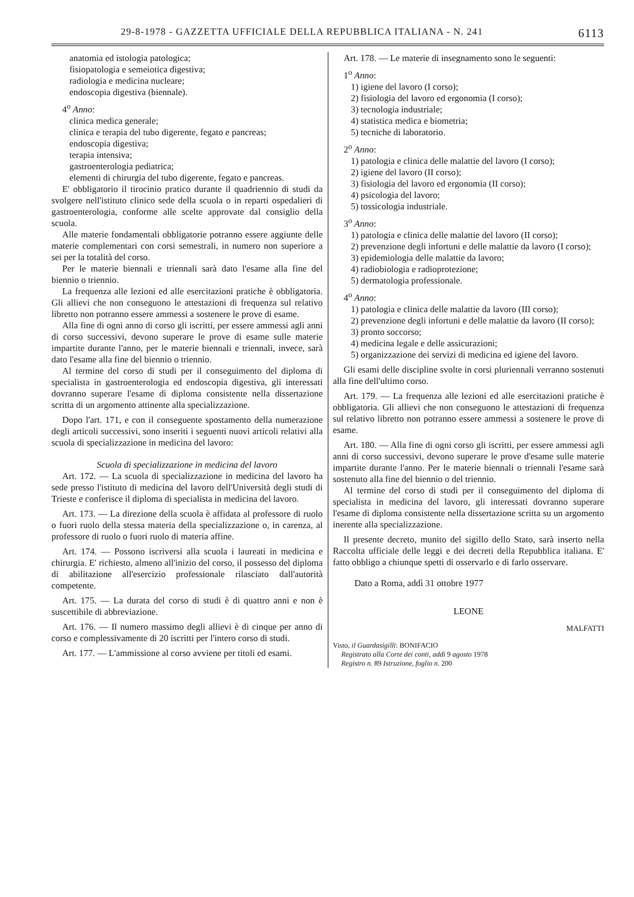29-8-1978 - GAZZETTA UFFICIALE DELLA REPUBBLICA ITALIANA - N. 241 6113
anatomia ed istologia patologica;
fisiopatologia e semeiotica digestiva;
radiologia e medicina nucleare;
endoscopia digestiva (biennale).
4<sup>o</sup> Anno:
clinica medica generale;
clinica e terapia del tubo digerente, fegato e pancreas;
endoscopia digestiva;
terapia intensiva;
gastroenterologia pediatrica;
elementi di chirurgia del tubo digerente, fegato e pancreas.
E' obbligatorio il tirocinio pratico durante il quadriennio di studi da svolgere nell'istituto clinico sede della scuola o in reparti ospedalieri di gastroenterologia, conforme alle scelte approvate dal consiglio della scuola.
Alle materie fondamentali obbligatorie potranno essere aggiunte delle materie complementari con corsi semestrali, in numero non superiore a sei per la totalità del corso.
Per le materie biennali e triennali sarà dato l'esame alla fine del biennio o triennio.
La frequenza alle lezioni ed alle esercitazioni pratiche è obbligatoria. Gli allievi che non conseguono le attestazioni di frequenza sul relativo libretto non potranno essere ammessi a sostenere le prove di esame.
Alla fine di ogni anno di corso gli iscritti, per essere ammessi agli anni di corso successivi, devono superare le prove di esame sulle materie impartite durante l'anno, per le materie biennali e triennali, invece, sarà dato l'esame alla fine del biennio o triennio.
Al termine del corso di studi per il conseguimento del diploma di specialista in gastroenterologia ed endoscopia digestiva, gli interessati dovranno superare l'esame di diploma consistente nella dissertazione scritta di un argomento attinente alla specializzazione.
Dopo l'art. 171, e con il conseguente spostamento della numerazione degli articoli successivi, sono inseriti i seguenti nuovi articoli relativi alla scuola di specializzazione in medicina del lavoro:
Scuola di specializzazione in medicina del lavoro
Art. 172. — La scuola di specializzazione in medicina del lavoro ha sede presso l'istituto di medicina del lavoro dell'Università degli studi di Trieste e conferisce il diploma di specialista in medicina del lavoro.
Art. 173. — La direzione della scuola è affidata al professore di ruolo o fuori ruolo della stessa materia della specializzazione o, in carenza, al professore di ruolo o fuori ruolo di materia affine.
Art. 174. — Possono iscriversi alla scuola i laureati in medicina e chirurgia. E' richiesto, almeno all'inizio del corso, il possesso del diploma di abilitazione all'esercizio professionale rilasciato dall'autorità competente.
Art. 175. — La durata del corso di studi è di quattro anni e non è suscettibile di abbreviazione.
Art. 176. — Il numero massimo degli allievi è di cinque per anno di corso e complessivamente di 20 iscritti per l'intero corso di studi.
Art. 177. — L'ammissione al corso avviene per titoli ed esami.
Art. 178. — Le materie di insegnamento sono le seguenti:
1<sup>o</sup> Anno:
1) igiene del lavoro (I corso);
2) fisiologia del lavoro ed ergonomia (I corso);
3) tecnologia industriale;
4) statistica medica e biometria;
5) tecniche di laboratorio.
2<sup>o</sup> Anno:
1) patologia e clinica delle malattie del lavoro (I corso);
2) igiene del lavoro (II corso);
3) fisiologia del lavoro ed ergonomia (II corso);
4) psicologia del lavoro;
5) tossicologia industriale.
3<sup>o</sup> Anno:
1) patologia e clinica delle malattie del lavoro (II corso);
2) prevenzione degli infortuni e delle malattie da lavoro (I corso);
3) epidemiologia delle malattie da lavoro;
4) radiobiologia e radioprotezione;
5) dermatologia professionale.
4<sup>o</sup> Anno:
1) patologia e clinica delle malattie da lavoro (III corso);
2) prevenzione degli infortuni e delle malattie da lavoro (II corso);
3) pronto soccorso;
4) medicina legale e delle assicurazioni;
5) organizzazione dei servizi di medicina ed igiene del lavoro.
Gli esami delle discipline svolte in corsi pluriennali verranno sostenuti alla fine dell'ultimo corso.
Art. 179. — La frequenza alle lezioni ed alle esercitazioni pratiche è obbligatoria. Gli allievi che non conseguono le attestazioni di frequenza sul relativo libretto non potranno essere ammessi a sostenere le prove di esame.
Art. 180. — Alla fine di ogni corso gli iscritti, per essere ammessi agli anni di corso successivi, devono superare le prove d'esame sulle materie impartite durante l'anno. Per le materie biennali o triennali l'esame sarà sostenuto alla fine del biennio o del triennio.
Al termine del corso di studi per il conseguimento del diploma di specialista in medicina del lavoro, gli interessati dovranno superare l'esame di diploma consistente nella dissertazione scritta su un argomento inerente alla specializzazione.
Il presente decreto, munito del sigillo dello Stato, sarà inserto nella Raccolta ufficiale delle leggi e dei decreti della Repubblica italiana. E' fatto obbligo a chiunque spetti di osservarlo e di farlo osservare.
Dato a Roma, addì 31 ottobre 1977
LEONE
MALFATTI
Visto, il Guardasigilli: BONIFACIO
Registrato alla Corte dei conti, addì 9 agosto 1978
Registro n. 89 Istruzione, foglio n. 200